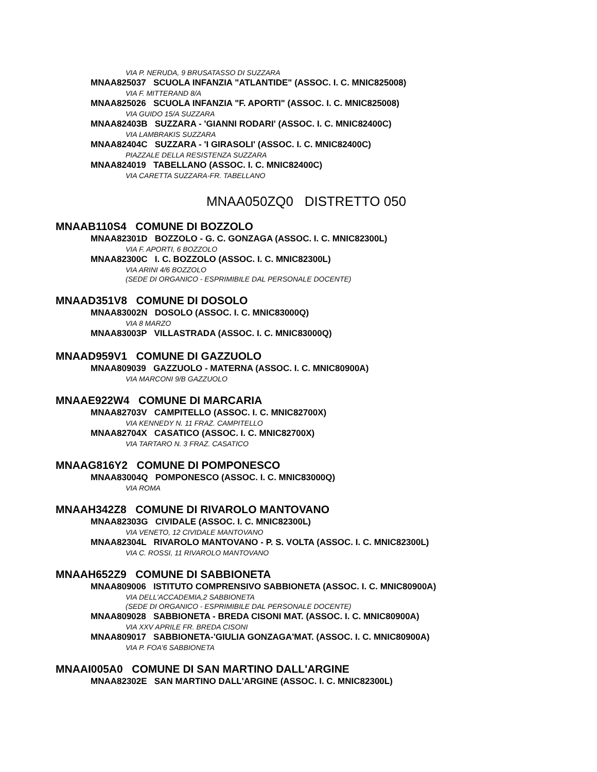VIA P. NERUDA, 9 BRUSATASSO DI SUZZARA
MNAA825037 SCUOLA INFANZIA "ATLANTIDE" (ASSOC. I. C. MNIC825008)
VIA F. MITTERAND 8/A
MNAA825026 SCUOLA INFANZIA "F. APORTI" (ASSOC. I. C. MNIC825008)
VIA GUIDO 15/A SUZZARA
MNAA82403B SUZZARA - 'GIANNI RODARI' (ASSOC. I. C. MNIC82400C)
VIA LAMBRAKIS SUZZARA
MNAA82404C SUZZARA - 'I GIRASOLI' (ASSOC. I. C. MNIC82400C)
PIAZZALE DELLA RESISTENZA SUZZARA
MNAA824019 TABELLANO (ASSOC. I. C. MNIC82400C)
VIA CARETTA SUZZARA-FR. TABELLANO
MNAA050ZQ0 DISTRETTO 050
MNAAB110S4 COMUNE DI BOZZOLO
MNAA82301D BOZZOLO - G. C. GONZAGA (ASSOC. I. C. MNIC82300L)
VIA F. APORTI, 6 BOZZOLO
MNAA82300C I. C. BOZZOLO (ASSOC. I. C. MNIC82300L)
VIA ARINI 4/6 BOZZOLO
(SEDE DI ORGANICO - ESPRIMIBILE DAL PERSONALE DOCENTE)
MNAAD351V8 COMUNE DI DOSOLO
MNAA83002N DOSOLO (ASSOC. I. C. MNIC83000Q)
VIA 8 MARZO
MNAA83003P VILLASTRADA (ASSOC. I. C. MNIC83000Q)
MNAAD959V1 COMUNE DI GAZZUOLO
MNAA809039 GAZZUOLO - MATERNA (ASSOC. I. C. MNIC80900A)
VIA MARCONI 9/B GAZZUOLO
MNAAE922W4 COMUNE DI MARCARIA
MNAA82703V CAMPITELLO (ASSOC. I. C. MNIC82700X)
VIA KENNEDY N. 11 FRAZ. CAMPITELLO
MNAA82704X CASATICO (ASSOC. I. C. MNIC82700X)
VIA TARTARO N. 3 FRAZ. CASATICO
MNAAG816Y2 COMUNE DI POMPONESCO
MNAA83004Q POMPONESCO (ASSOC. I. C. MNIC83000Q)
VIA ROMA
MNAAH342Z8 COMUNE DI RIVAROLO MANTOVANO
MNAA82303G CIVIDALE (ASSOC. I. C. MNIC82300L)
VIA VENETO, 12 CIVIDALE MANTOVANO
MNAA82304L RIVAROLO MANTOVANO - P. S. VOLTA (ASSOC. I. C. MNIC82300L)
VIA C. ROSSI, 11 RIVAROLO MANTOVANO
MNAAH652Z9 COMUNE DI SABBIONETA
MNAA809006 ISTITUTO COMPRENSIVO SABBIONETA (ASSOC. I. C. MNIC80900A)
VIA DELL'ACCADEMIA,2 SABBIONETA
(SEDE DI ORGANICO - ESPRIMIBILE DAL PERSONALE DOCENTE)
MNAA809028 SABBIONETA - BREDA CISONI MAT. (ASSOC. I. C. MNIC80900A)
VIA XXV APRILE FR. BREDA CISONI
MNAA809017 SABBIONETA-'GIULIA GONZAGA'MAT. (ASSOC. I. C. MNIC80900A)
VIA P. FOA'6 SABBIONETA
MNAAI005A0 COMUNE DI SAN MARTINO DALL'ARGINE
MNAA82302E SAN MARTINO DALL'ARGINE (ASSOC. I. C. MNIC82300L)